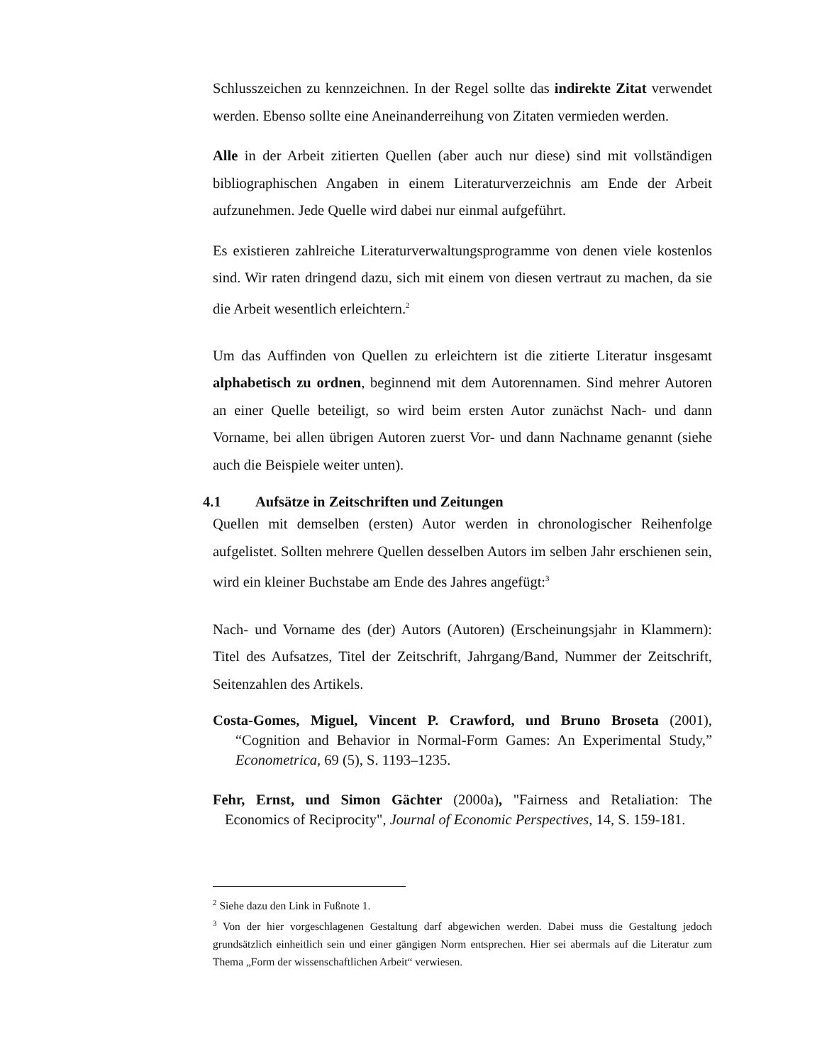Schlusszeichen zu kennzeichnen. In der Regel sollte das indirekte Zitat verwendet werden. Ebenso sollte eine Aneinanderreihung von Zitaten vermieden werden.
Alle in der Arbeit zitierten Quellen (aber auch nur diese) sind mit vollständigen bibliographischen Angaben in einem Literaturverzeichnis am Ende der Arbeit aufzunehmen. Jede Quelle wird dabei nur einmal aufgeführt.
Es existieren zahlreiche Literaturverwaltungsprogramme von denen viele kostenlos sind. Wir raten dringend dazu, sich mit einem von diesen vertraut zu machen, da sie die Arbeit wesentlich erleichtern.<sup>2</sup>
Um das Auffinden von Quellen zu erleichtern ist die zitierte Literatur insgesamt alphabetisch zu ordnen, beginnend mit dem Autorennamen. Sind mehrer Autoren an einer Quelle beteiligt, so wird beim ersten Autor zunächst Nach- und dann Vorname, bei allen übrigen Autoren zuerst Vor- und dann Nachname genannt (siehe auch die Beispiele weiter unten).
4.1 Aufsätze in Zeitschriften und Zeitungen
Quellen mit demselben (ersten) Autor werden in chronologischer Reihenfolge aufgelistet. Sollten mehrere Quellen desselben Autors im selben Jahr erschienen sein, wird ein kleiner Buchstabe am Ende des Jahres angefügt:<sup>3</sup>
Nach- und Vorname des (der) Autors (Autoren) (Erscheinungsjahr in Klammern): Titel des Aufsatzes, Titel der Zeitschrift, Jahrgang/Band, Nummer der Zeitschrift, Seitenzahlen des Artikels.
Costa-Gomes, Miguel, Vincent P. Crawford, und Bruno Broseta (2001), “Cognition and Behavior in Normal-Form Games: An Experimental Study,” Econometrica, 69 (5), S. 1193–1235.
Fehr, Ernst, und Simon Gächter (2000a), "Fairness and Retaliation: The Economics of Reciprocity", Journal of Economic Perspectives, 14, S. 159-181.
<sup>2</sup> Siehe dazu den Link in Fußnote 1.
<sup>3</sup> Von der hier vorgeschlagenen Gestaltung darf abgewichen werden. Dabei muss die Gestaltung jedoch grundsätzlich einheitlich sein und einer gängigen Norm entsprechen. Hier sei abermals auf die Literatur zum Thema „Form der wissenschaftlichen Arbeit“ verwiesen.